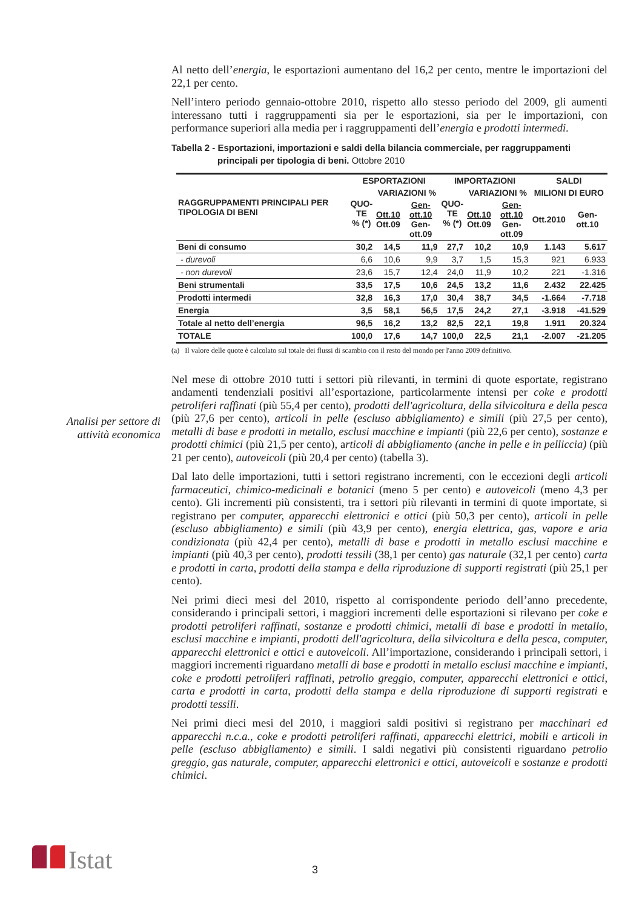Al netto dell’energia, le esportazioni aumentano del 16,2 per cento, mentre le importazioni del 22,1 per cento.
Nell’intero periodo gennaio-ottobre 2010, rispetto allo stesso periodo del 2009, gli aumenti interessano tutti i raggruppamenti sia per le esportazioni, sia per le importazioni, con performance superiori alla media per i raggruppamenti dell’energia e prodotti intermedi.
Tabella 2 - Esportazioni, importazioni e saldi della bilancia commerciale, per raggruppamenti principali per tipologia di beni. Ottobre 2010
| RAGGRUPPAMENTI PRINCIPALI PER TIPOLOGIA DI BENI | ESPORTAZIONI | | | IMPORTAZIONI | | | SALDI | |
| --- | --- | --- | --- | --- | --- | --- | --- | --- |
| | QUO- TE % (*) | VARIAZIONI % | | QUO- TE % (*) | VARIAZIONI % | | MILIONI DI EURO | |
| | | Ott.10 Ott.09 | Gen-ott.10 Gen-ott.09 | | Ott.10 Ott.09 | Gen-ott.10 Gen-ott.09 | Ott.2010 | Gen-ott.10 |
| Beni di consumo | 30,2 | 14,5 | 11,9 | 27,7 | 10,2 | 10,9 | 1.143 | 5.617 |
| - durevoli | 6,6 | 10,6 | 9,9 | 3,7 | 1,5 | 15,3 | 921 | 6.933 |
| - non durevoli | 23,6 | 15,7 | 12,4 | 24,0 | 11,9 | 10,2 | 221 | -1.316 |
| Beni strumentali | 33,5 | 17,5 | 10,6 | 24,5 | 13,2 | 11,6 | 2.432 | 22.425 |
| Prodotti intermedi | 32,8 | 16,3 | 17,0 | 30,4 | 38,7 | 34,5 | -1.664 | -7.718 |
| Energia | 3,5 | 58,1 | 56,5 | 17,5 | 24,2 | 27,1 | -3.918 | -41.529 |
| Totale al netto dell’energia | 96,5 | 16,2 | 13,2 | 82,5 | 22,1 | 19,8 | 1.911 | 20.324 |
| TOTALE | 100,0 | 17,6 | 14,7 | 100,0 | 22,5 | 21,1 | -2.007 | -21.205 |
(a) Il valore delle quote è calcolato sul totale dei flussi di scambio con il resto del mondo per l'anno 2009 definitivo.
Nel mese di ottobre 2010 tutti i settori più rilevanti, in termini di quote esportate, registrano andamenti tendenziali positivi all’esportazione, particolarmente intensi per coke e prodotti petroliferi raffinati (più 55,4 per cento), prodotti dell'agricoltura, della silvicoltura e della pesca (più 27,6 per cento), articoli in pelle (escluso abbigliamento) e simili (più 27,5 per cento), metalli di base e prodotti in metallo, esclusi macchine e impianti (più 22,6 per cento), sostanze e prodotti chimici (più 21,5 per cento), articoli di abbigliamento (anche in pelle e in pelliccia) (più 21 per cento), autoveicoli (più 20,4 per cento) (tabella 3).
Dal lato delle importazioni, tutti i settori registrano incrementi, con le eccezioni degli articoli farmaceutici, chimico-medicinali e botanici (meno 5 per cento) e autoveicoli (meno 4,3 per cento). Gli incrementi più consistenti, tra i settori più rilevanti in termini di quote importate, si registrano per computer, apparecchi elettronici e ottici (più 50,3 per cento), articoli in pelle (escluso abbigliamento) e simili (più 43,9 per cento), energia elettrica, gas, vapore e aria condizionata (più 42,4 per cento), metalli di base e prodotti in metallo esclusi macchine e impianti (più 40,3 per cento), prodotti tessili (38,1 per cento) gas naturale (32,1 per cento) carta e prodotti in carta, prodotti della stampa e della riproduzione di supporti registrati (più 25,1 per cento).
Nei primi dieci mesi del 2010, rispetto al corrispondente periodo dell’anno precedente, considerando i principali settori, i maggiori incrementi delle esportazioni si rilevano per coke e prodotti petroliferi raffinati, sostanze e prodotti chimici, metalli di base e prodotti in metallo, esclusi macchine e impianti, prodotti dell'agricoltura, della silvicoltura e della pesca, computer, apparecchi elettronici e ottici e autoveicoli. All’importazione, considerando i principali settori, i maggiori incrementi riguardano metalli di base e prodotti in metallo esclusi macchine e impianti, coke e prodotti petroliferi raffinati, petrolio greggio, computer, apparecchi elettronici e ottici, carta e prodotti in carta, prodotti della stampa e della riproduzione di supporti registrati e prodotti tessili.
Nei primi dieci mesi del 2010, i maggiori saldi positivi si registrano per macchinari ed apparecchi n.c.a., coke e prodotti petroliferi raffinati, apparecchi elettrici, mobili e articoli in pelle (escluso abbigliamento) e simili. I saldi negativi più consistenti riguardano petrolio greggio, gas naturale, computer, apparecchi elettronici e ottici, autoveicoli e sostanze e prodotti chimici.
Analisi per settore di attività economica
Istat 3